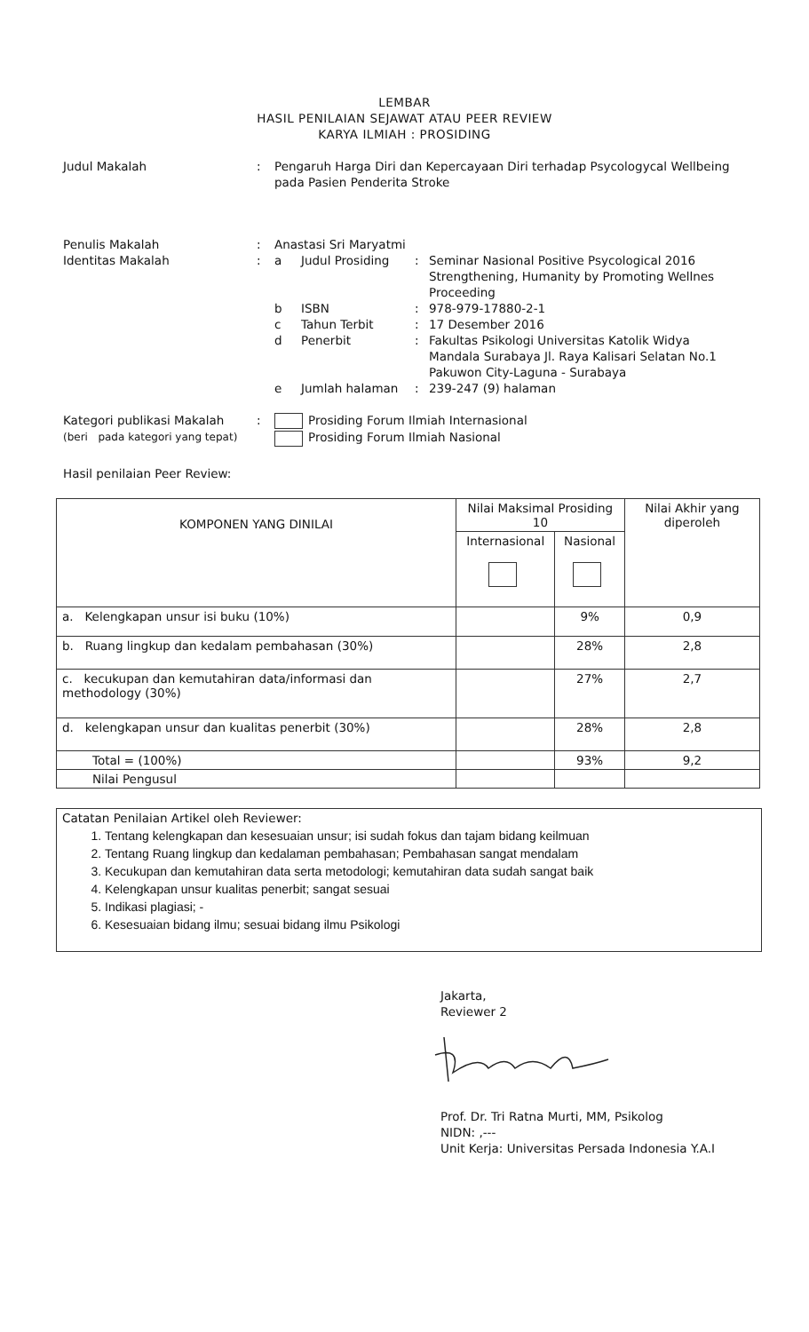LEMBAR
HASIL PENILAIAN SEJAWAT ATAU PEER REVIEW
KARYA ILMIAH : PROSIDING
| Judul Makalah | : | Pengaruh Harga Diri dan Kepercayaan Diri terhadap Psycologycal Wellbeing pada Pasien Penderita Stroke | | | |
| Penulis Makalah | : | Anastasi Sri Maryatmi | | | |
| Identitas Makalah | : | a | Judul Prosiding | : | Seminar Nasional Positive Psycological 2016 Strengthening, Humanity by Promoting Wellnes Proceeding |
| | | b | ISBN | : | 978-979-17880-2-1 |
| | | c | Tahun Terbit | : | 17 Desember 2016 |
| | | d | Penerbit | : | Fakultas Psikologi Universitas Katolik Widya Mandala Surabaya Jl. Raya Kalisari Selatan No.1 Pakuwon City-Laguna - Surabaya |
| | | e | Jumlah halaman | : | 239-247 (9) halaman |
| Kategori publikasi Makalah (beri pada kategori yang tepat) | : | Prosiding Forum Ilmiah Internasional Prosiding Forum Ilmiah Nasional | | | |
Hasil penilaian Peer Review:
| KOMPONEN YANG DINILAI | Nilai Maksimal Prosiding 10 | | Nilai Akhir yang diperoleh |
| --- | --- | --- | --- |
| | Internasional | Nasional | |
| a. Kelengkapan unsur isi buku (10%) | | 9% | 0,9 |
| b. Ruang lingkup dan kedalam pembahasan (30%) | | 28% | 2,8 |
| c. kecukupan dan kemutahiran data/informasi dan methodology (30%) | | 27% | 2,7 |
| d. kelengkapan unsur dan kualitas penerbit (30%) | | 28% | 2,8 |
| Total = (100%) | | 93% | 9,2 |
| Nilai Pengusul | | | |
Catatan Penilaian Artikel oleh Reviewer:
1. Tentang kelengkapan dan kesesuaian unsur; isi sudah fokus dan tajam bidang keilmuan
2. Tentang Ruang lingkup dan kedalaman pembahasan; Pembahasan sangat mendalam
3. Kecukupan dan kemutahiran data serta metodologi; kemutahiran data sudah sangat baik
4. Kelengkapan unsur kualitas penerbit; sangat sesuai
5. Indikasi plagiasi; -
6. Kesesuaian bidang ilmu; sesuai bidang ilmu Psikologi
Jakarta,
Reviewer 2
Prof. Dr. Tri Ratna Murti, MM, Psikolog
NIDN: ,---
Unit Kerja: Universitas Persada Indonesia Y.A.I